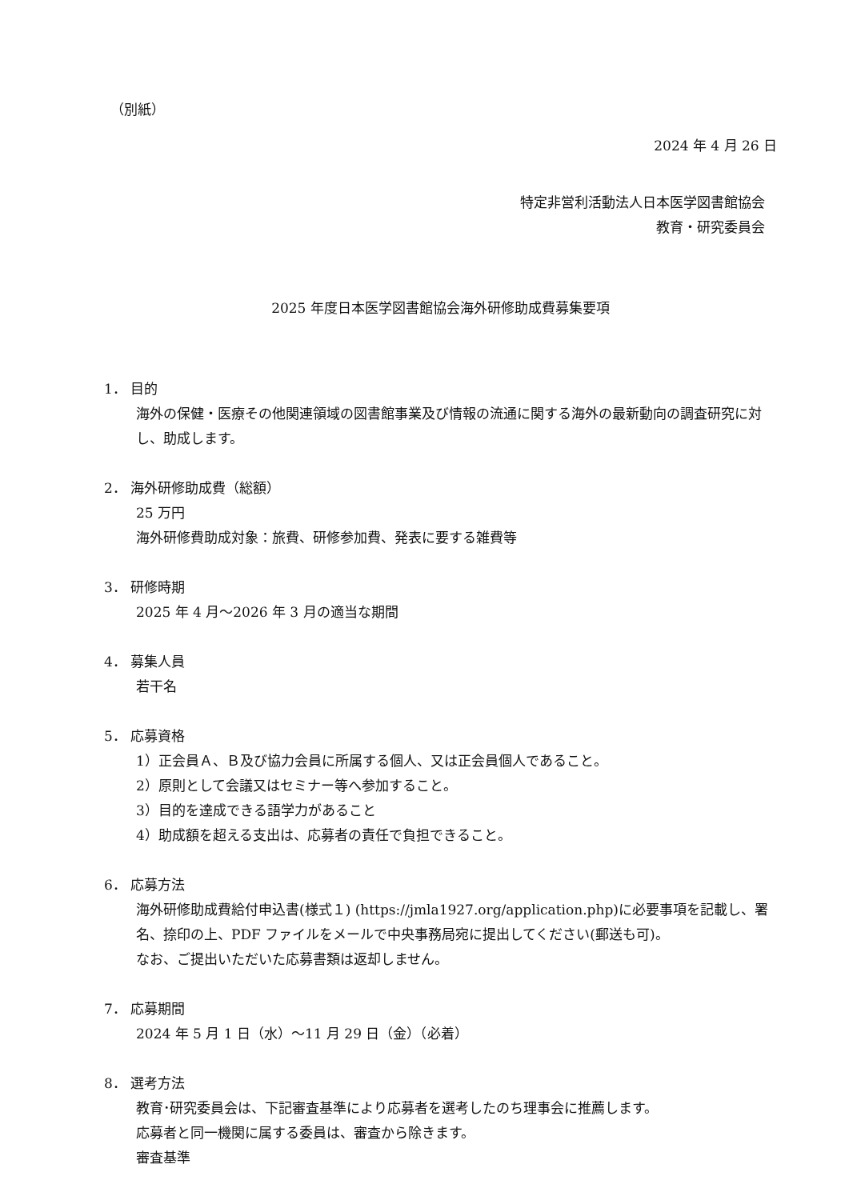（別紙）
2024 年 4 月 26 日
特定非営利活動法人日本医学図書館協会
教育・研究委員会
2025 年度日本医学図書館協会海外研修助成費募集要項
1． 目的
海外の保健・医療その他関連領域の図書館事業及び情報の流通に関する海外の最新動向の調査研究に対し、助成します。
2． 海外研修助成費（総額）
25 万円
海外研修費助成対象：旅費、研修参加費、発表に要する雑費等
3． 研修時期
2025 年 4 月～2026 年 3 月の適当な期間
4． 募集人員
若干名
5． 応募資格
1）正会員Ａ、Ｂ及び協力会員に所属する個人、又は正会員個人であること。
2）原則として会議又はセミナー等へ参加すること。
3）目的を達成できる語学力があること
4）助成額を超える支出は、応募者の責任で負担できること。
6． 応募方法
海外研修助成費給付申込書(様式１) (https://jmla1927.org/application.php)に必要事項を記載し、署名、捺印の上、PDF ファイルをメールで中央事務局宛に提出してください(郵送も可)。
なお、ご提出いただいた応募書類は返却しません。
7． 応募期間
2024 年 5 月 1 日（水）～11 月 29 日（金）（必着）
8． 選考方法
教育･研究委員会は、下記審査基準により応募者を選考したのち理事会に推薦します。
応募者と同一機関に属する委員は、審査から除きます。
審査基準